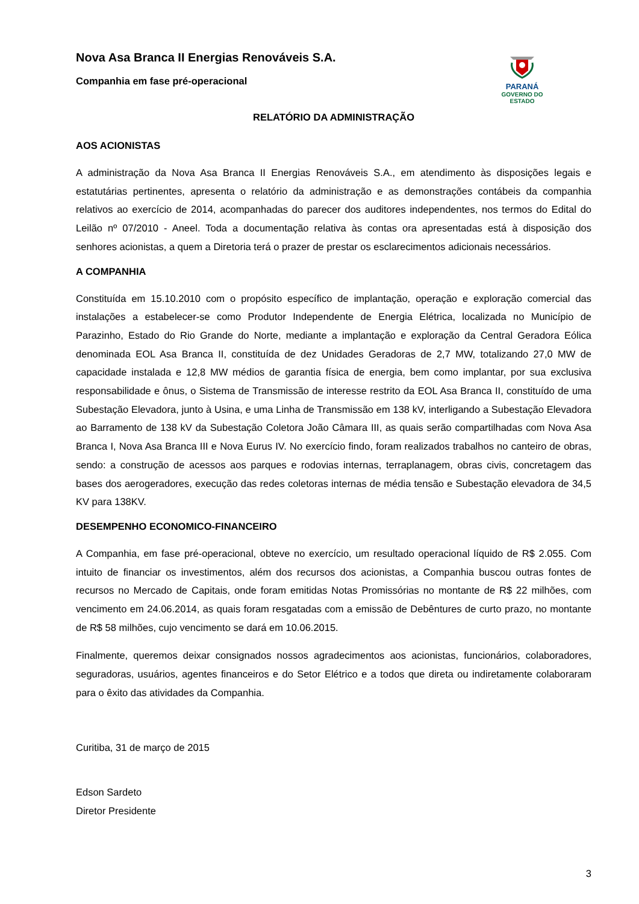Nova Asa Branca II Energias Renováveis S.A.
Companhia em fase pré-operacional
PARANÁ
GOVERNO DO ESTADO
RELATÓRIO DA ADMINISTRAÇÃO
AOS ACIONISTAS
A administração da Nova Asa Branca II Energias Renováveis S.A., em atendimento às disposições legais e estatutárias pertinentes, apresenta o relatório da administração e as demonstrações contábeis da companhia relativos ao exercício de 2014, acompanhadas do parecer dos auditores independentes, nos termos do Edital do Leilão nº 07/2010 - Aneel. Toda a documentação relativa às contas ora apresentadas está à disposição dos senhores acionistas, a quem a Diretoria terá o prazer de prestar os esclarecimentos adicionais necessários.
A COMPANHIA
Constituída em 15.10.2010 com o propósito específico de implantação, operação e exploração comercial das instalações a estabelecer-se como Produtor Independente de Energia Elétrica, localizada no Município de Parazinho, Estado do Rio Grande do Norte, mediante a implantação e exploração da Central Geradora Eólica denominada EOL Asa Branca II, constituída de dez Unidades Geradoras de 2,7 MW, totalizando 27,0 MW de capacidade instalada e 12,8 MW médios de garantia física de energia, bem como implantar, por sua exclusiva responsabilidade e ônus, o Sistema de Transmissão de interesse restrito da EOL Asa Branca II, constituído de uma Subestação Elevadora, junto à Usina, e uma Linha de Transmissão em 138 kV, interligando a Subestação Elevadora ao Barramento de 138 kV da Subestação Coletora João Câmara III, as quais serão compartilhadas com Nova Asa Branca I, Nova Asa Branca III e Nova Eurus IV. No exercício findo, foram realizados trabalhos no canteiro de obras, sendo: a construção de acessos aos parques e rodovias internas, terraplanagem, obras civis, concretagem das bases dos aerogeradores, execução das redes coletoras internas de média tensão e Subestação elevadora de 34,5 KV para 138KV.
DESEMPENHO ECONOMICO-FINANCEIRO
A Companhia, em fase pré-operacional, obteve no exercício, um resultado operacional líquido de R$ 2.055. Com intuito de financiar os investimentos, além dos recursos dos acionistas, a Companhia buscou outras fontes de recursos no Mercado de Capitais, onde foram emitidas Notas Promissórias no montante de R$ 22 milhões, com vencimento em 24.06.2014, as quais foram resgatadas com a emissão de Debêntures de curto prazo, no montante de R$ 58 milhões, cujo vencimento se dará em 10.06.2015.
Finalmente, queremos deixar consignados nossos agradecimentos aos acionistas, funcionários, colaboradores, seguradoras, usuários, agentes financeiros e do Setor Elétrico e a todos que direta ou indiretamente colaboraram para o êxito das atividades da Companhia.
Curitiba, 31 de março de 2015
Edson Sardeto
Diretor Presidente
3